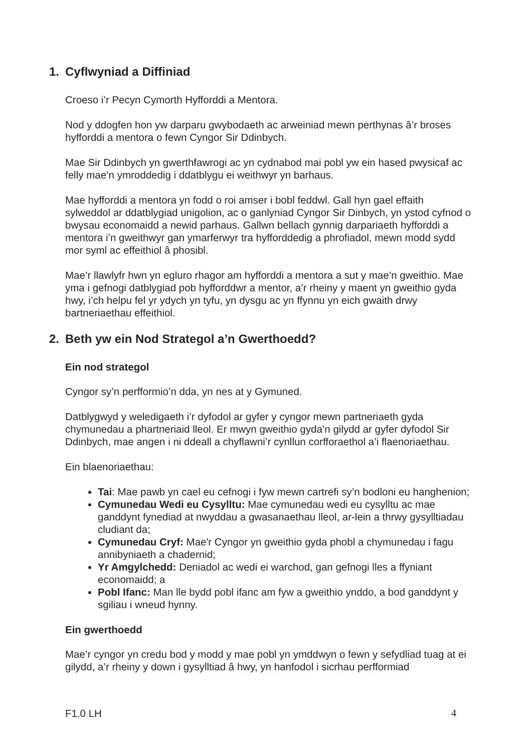1. Cyflwyniad a Diffiniad
Croeso i’r Pecyn Cymorth Hyfforddi a Mentora.
Nod y ddogfen hon yw darparu gwybodaeth ac arweiniad mewn perthynas â’r broses hyfforddi a mentora o fewn Cyngor Sir Ddinbych.
Mae Sir Ddinbych yn gwerthfawrogi ac yn cydnabod mai pobl yw ein hased pwysicaf ac felly mae’n ymroddedig i ddatblygu ei weithwyr yn barhaus.
Mae hyfforddi a mentora yn fodd o roi amser i bobl feddwl. Gall hyn gael effaith sylweddol ar ddatblygiad unigolion, ac o ganlyniad Cyngor Sir Dinbych, yn ystod cyfnod o bwysau economaidd a newid parhaus. Gallwn bellach gynnig darpariaeth hyfforddi a mentora i’n gweithwyr gan ymarferwyr tra hyfforddedig a phrofiadol, mewn modd sydd mor syml ac effeithiol â phosibl.
Mae’r llawlyfr hwn yn egluro rhagor am hyfforddi a mentora a sut y mae’n gweithio. Mae yma i gefnogi datblygiad pob hyfforddwr a mentor, a’r rheiny y maent yn gweithio gyda hwy, i’ch helpu fel yr ydych yn tyfu, yn dysgu ac yn ffynnu yn eich gwaith drwy bartneriaethau effeithiol.
2. Beth yw ein Nod Strategol a’n Gwerthoedd?
Ein nod strategol
Cyngor sy’n perfformio’n dda, yn nes at y Gymuned.
Datblygwyd y weledigaeth i’r dyfodol ar gyfer y cyngor mewn partneriaeth gyda chymunedau a phartneriaid lleol. Er mwyn gweithio gyda’n gilydd ar gyfer dyfodol Sir Ddinbych, mae angen i ni ddeall a chyflawni’r cynllun corfforaethol a’i flaenoriaethau.
Ein blaenoriaethau:
Tai: Mae pawb yn cael eu cefnogi i fyw mewn cartrefi sy’n bodloni eu hanghenion;
Cymunedau Wedi eu Cysylltu: Mae cymunedau wedi eu cysylltu ac mae ganddynt fynediad at nwyddau a gwasanaethau lleol, ar-lein a thrwy gysylltiadau cludiant da;
Cymunedau Cryf: Mae'r Cyngor yn gweithio gyda phobl a chymunedau i fagu annibyniaeth a chadernid;
Yr Amgylchedd: Deniadol ac wedi ei warchod, gan gefnogi lles a ffyniant economaidd; a
Pobl Ifanc: Man lle bydd pobl ifanc am fyw a gweithio ynddo, a bod ganddynt y sgiliau i wneud hynny.
Ein gwerthoedd
Mae’r cyngor yn credu bod y modd y mae pobl yn ymddwyn o fewn y sefydliad tuag at ei gilydd, a’r rheiny y down i gysylltiad â hwy, yn hanfodol i sicrhau perfformiad
F1.0 LH 4